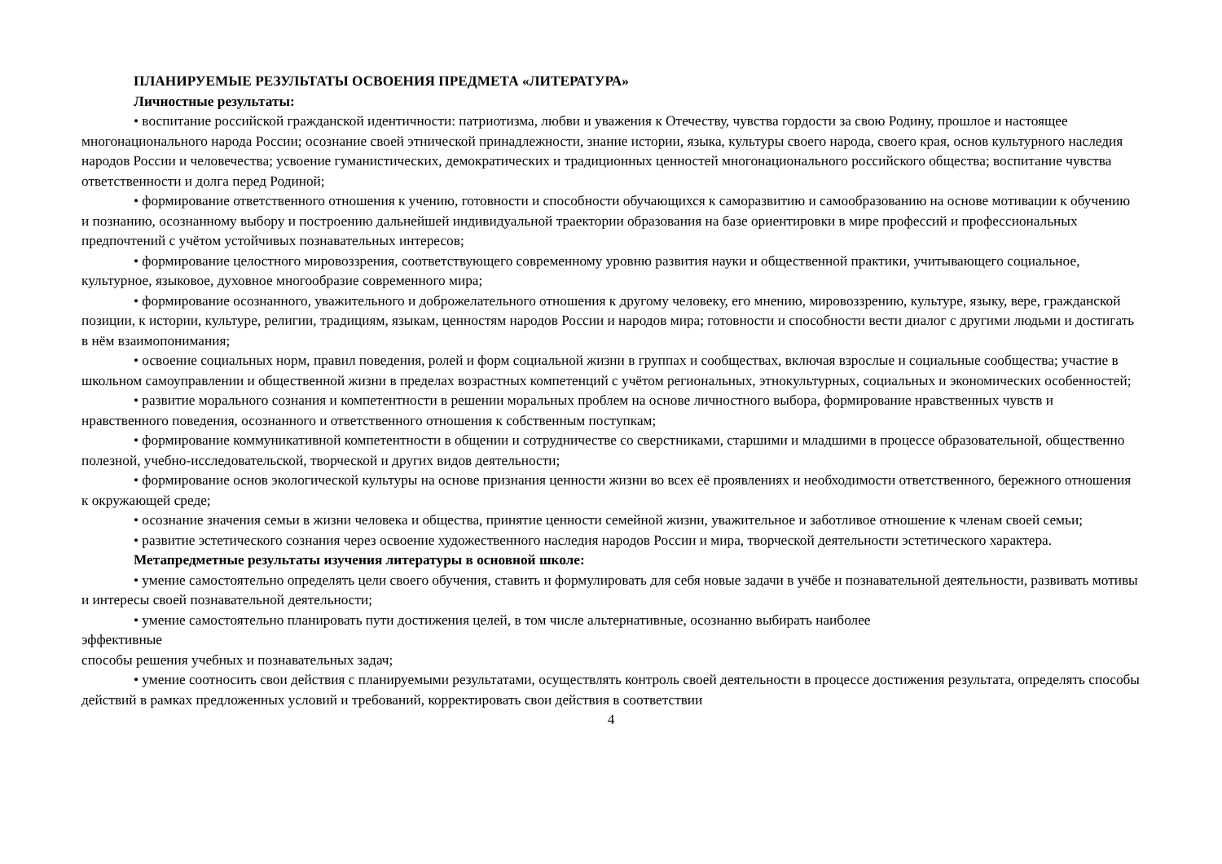ПЛАНИРУЕМЫЕ РЕЗУЛЬТАТЫ ОСВОЕНИЯ ПРЕДМЕТА «ЛИТЕРАТУРА»
Личностные результаты:
• воспитание российской гражданской идентичности: патриотизма, любви и уважения к Отечеству, чувства гордости за свою Родину, прошлое и настоящее многонационального народа России; осознание своей этнической принадлежности, знание истории, языка, культуры своего народа, своего края, основ культурного наследия народов России и человечества; усвоение гуманистических, демократических и традиционных ценностей многонационального российского общества; воспитание чувства ответственности и долга перед Родиной;
• формирование ответственного отношения к учению, готовности и способности обучающихся к саморазвитию и самообразованию на основе мотивации к обучению и познанию, осознанному выбору и построению дальнейшей индивидуальной траектории образования на базе ориентировки в мире профессий и профессиональных предпочтений с учётом устойчивых познавательных интересов;
• формирование целостного мировоззрения, соответствующего современному уровню развития науки и общественной практики, учитывающего социальное, культурное, языковое, духовное многообразие современного мира;
• формирование осознанного, уважительного и доброжелательного отношения к другому человеку, его мнению, мировоззрению, культуре, языку, вере, гражданской позиции, к истории, культуре, религии, традициям, языкам, ценностям народов России и народов мира; готовности и способности вести диалог с другими людьми и достигать в нём взаимопонимания;
• освоение социальных норм, правил поведения, ролей и форм социальной жизни в группах и сообществах, включая взрослые и социальные сообщества; участие в школьном самоуправлении и общественной жизни в пределах возрастных компетенций с учётом региональных, этнокультурных, социальных и экономических особенностей;
• развитие морального сознания и компетентности в решении моральных проблем на основе личностного выбора, формирование нравственных чувств и нравственного поведения, осознанного и ответственного отношения к собственным поступкам;
• формирование коммуникативной компетентности в общении и сотрудничестве со сверстниками, старшими и младшими в процессе образовательной, общественно полезной, учебно-исследовательской, творческой и других видов деятельности;
• формирование основ экологической культуры на основе признания ценности жизни во всех её проявлениях и необходимости ответственного, бережного отношения к окружающей среде;
• осознание значения семьи в жизни человека и общества, принятие ценности семейной жизни, уважительное и заботливое отношение к членам своей семьи;
• развитие эстетического сознания через освоение художественного наследия народов России и мира, творческой деятельности эстетического характера.
Метапредметные результаты изучения литературы в основной школе:
• умение самостоятельно определять цели своего обучения, ставить и формулировать для себя новые задачи в учёбе и познавательной деятельности, развивать мотивы и интересы своей познавательной деятельности;
• умение самостоятельно планировать пути достижения целей, в том числе альтернативные, осознанно выбирать наиболее
эффективные
способы решения учебных и познавательных задач;
• умение соотносить свои действия с планируемыми результатами, осуществлять контроль своей деятельности в процессе достижения результата, определять способы действий в рамках предложенных условий и требований, корректировать свои действия в соответствии
4